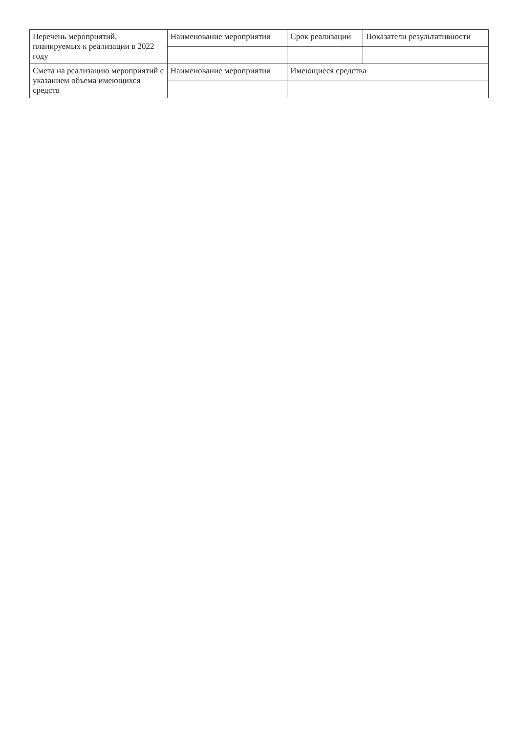| Перечень мероприятий, планируемых к реализации в 2022 году | Наименование мероприятия | Срок реализации | Показатели результативности |
| Смета на реализацию мероприятий с указанием объема имеющихся средств | Наименование мероприятия | Имеющиеся средства | |